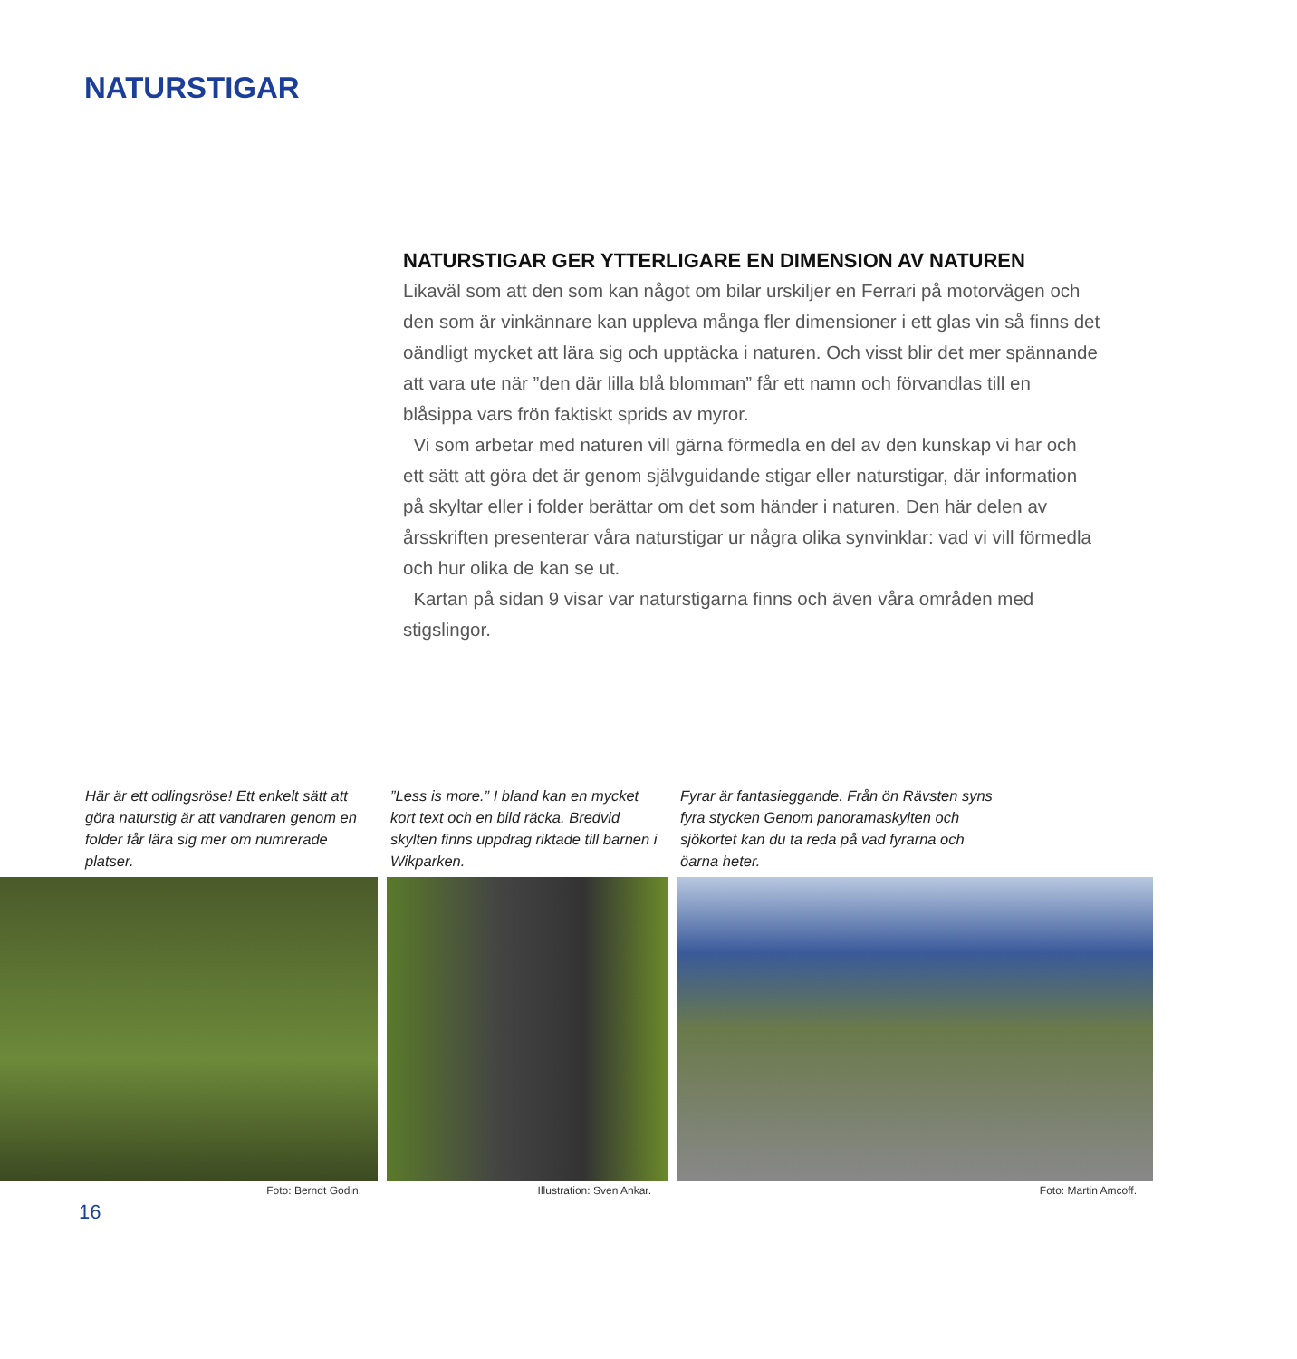NATURSTIGAR
NATURSTIGAR GER YTTERLIGARE EN DIMENSION AV NATUREN
Likaväl som att den som kan något om bilar urskiljer en Ferrari på motorvägen och den som är vinkännare kan uppleva många fler dimensioner i ett glas vin så finns det oändligt mycket att lära sig och upptäcka i naturen. Och visst blir det mer spännande att vara ute när ”den där lilla blå blomman” får ett namn och förvandlas till en blåsippa vars frön faktiskt sprids av myror.
Vi som arbetar med naturen vill gärna förmedla en del av den kunskap vi har och ett sätt att göra det är genom självguidande stigar eller naturstigar, där information på skyltar eller i folder berättar om det som händer i naturen. Den här delen av årsskriften presenterar våra naturstigar ur några olika synvinklar: vad vi vill förmedla och hur olika de kan se ut.
Kartan på sidan 9 visar var naturstigarna finns och även våra områden med stigslingor.
Här är ett odlingsröse! Ett enkelt sätt att göra naturstig är att vandraren genom en folder får lära sig mer om numrerade platser.
Foto: Berndt Godin.
”Less is more.” I bland kan en mycket kort text och en bild räcka. Bredvid skylten finns uppdrag riktade till barnen i Wikparken.
Illustration: Sven Ankar.
Fyrar är fantasieggande. Från ön Rävsten syns fyra stycken Genom panoramaskylten och sjökortet kan du ta reda på vad fyrarna och öarna heter.
Foto: Martin Amcoff.
16